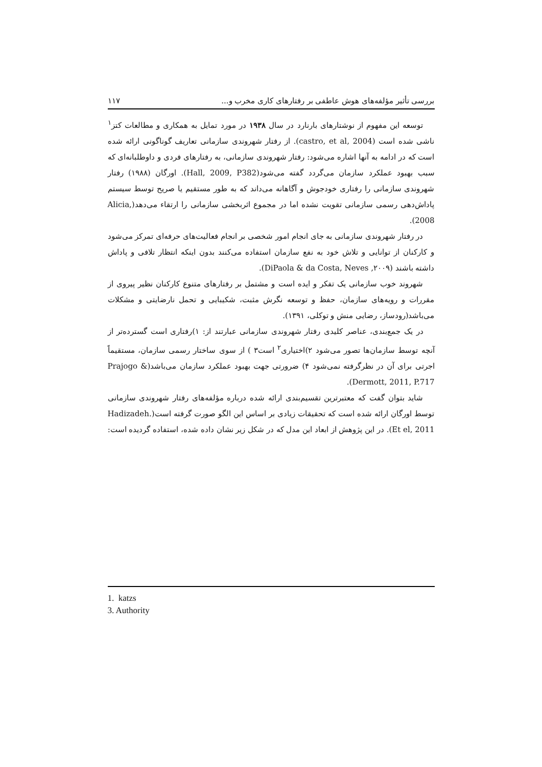بررسی تأثیر مؤلفه‌های هوش عاطفی بر رفتارهای کاری مخرب و... ۱۱۷
توسعه این مفهوم از نوشتارهای بارنارد در سال ۱۹۳۸ در مورد تمایل به همکاری و مطالعات کتز<sup>۱</sup> ناشی شده است (castro, et al, 2004). از رفتار شهروندی سازمانی تعاریف گوناگونی ارائه شده است که در ادامه به آنها اشاره می‌شود: رفتار شهروندی سازمانی، به رفتارهای فردی و داوطلبانه‌ای که سبب بهبود عملکرد سازمان می‌گردد گفته می‌شود(Hall, 2009, P382). اورگان (۱۹۸۸) رفتار شهروندی سازمانی را رفتاری خودجوش و آگاهانه می‌داند که به طور مستقیم یا صریح توسط سیستم پاداش‌دهی رسمی سازمانی تقویت نشده اما در مجموع اثربخشی سازمانی را ارتقاء می‌دهد(Alicia, 2008).
در رفتار شهروندی سازمانی به جای انجام امور شخصی بر انجام فعالیت‌های حرفه‌ای تمرکز می‌شود و کارکنان از توانایی و تلاش خود به نفع سازمان استفاده می‌کنند بدون اینکه انتظار تلافی و پاداش داشته باشند (DiPaola & da Costa, Neves ,۲۰۰۹).
شهروند خوب سازمانی یک تفکر و ایده است و مشتمل بر رفتارهای متنوع کارکنان نظیر پیروی از مقررات و رویه‌های سازمان، حفظ و توسعه نگرش مثبت، شکیبایی و تحمل نارضایتی و مشکلات می‌باشد(رودساز، رضایی منش و توکلی، ۱۳۹۱).
در یک جمع‌بندی، عناصر کلیدی رفتار شهروندی سازمانی عبارتند از: ۱)رفتاری است گسترده‌تر از آنچه توسط سازمان‌ها تصور می‌شود ۲)اختیاری<sup>۲</sup> است۳ ) از سوی ساختار رسمی سازمان، مستقیماً اجرتی برای آن در نظرگرفته نمی‌شود ۴) ضرورتی جهت بهبود عملکرد سازمان می‌باشد(Prajogo & Dermott, 2011, P.717).
شاید بتوان گفت که معتبرترین تقسیم‌بندی ارائه شده درباره مؤلفه‌های رفتار شهروندی سازمانی توسط اورگان ارائه شده است که تحقیقات زیادی بر اساس این الگو صورت گرفته است(Hadizadeh. Et el, 2011). در این پژوهش از ابعاد این مدل که در شکل زیر نشان داده شده، استفاده گردیده است:
1. katzs
3. Authority